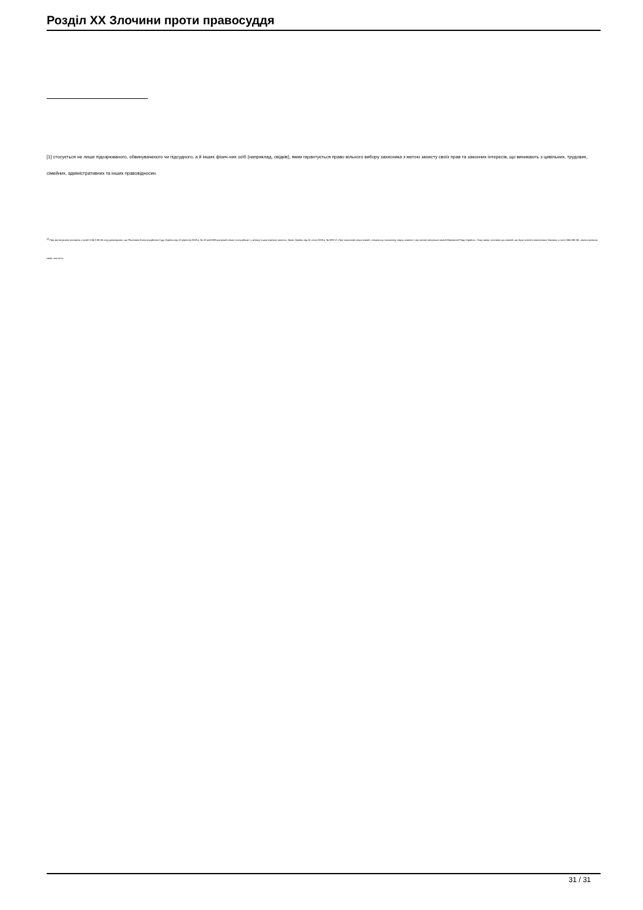Розділ XX Злочини проти правосуддя
[1] стосується не лише підозрюваного, обвинуваченого чи підсудного, а й інших фізич-них осіб (наприклад, свідків), яким гарантується право вільного вибору захисника з метою захисту своїх прав та законних інтересів, що виникають з цивільних, трудових, сімейних, адміністративних та інших правовідносин.
<sup>[2]</sup> При застосуванні положень статей 3 84-3 86 КК слід ураховувати, що Рішенням Конституційного Суду України від 10 вересня 2009 р. № 20-рп/2009 визнаний некон-ституційним і у зв'язку із цим втратив чинність Закон України від 15 січня 2009 р. № 890-VI «Про тимчасові слідчі комісії, спеціальну тимчасову слідчу комісію і тим-часові спеціальні комісії Верховної Ради України». Тому зміни стосовно цих комісій, що були внесені зазначеним Законом у статті 384-386 КК, також втратили свою чин-ність.
31 / 31